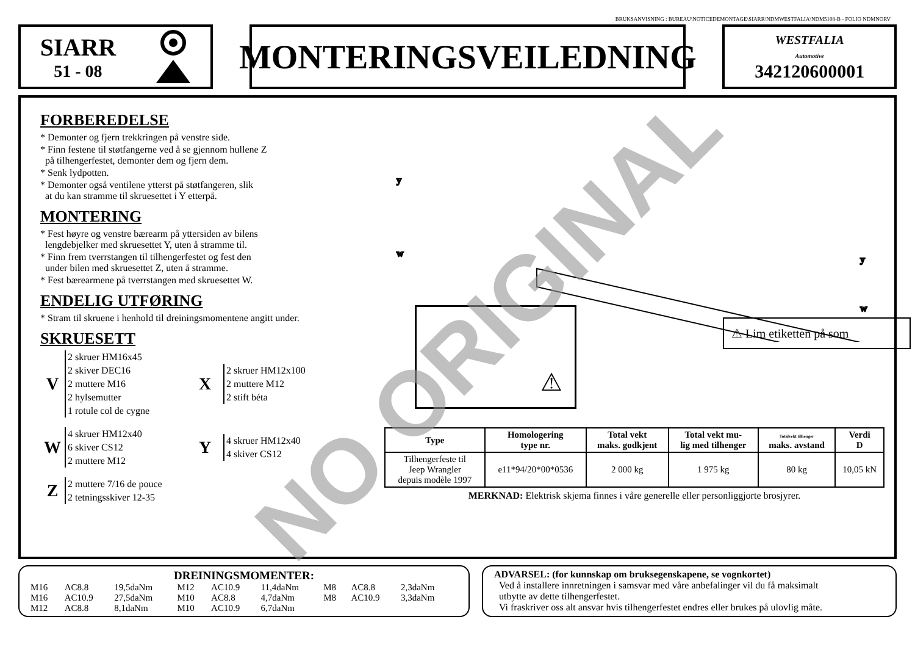BRUKSANVISNING : BUREAU\NOTICEDEMONTAGE\SIARR\NDMWESTFALIA\NDM5108-B - FOLIO NDMNORV
SIARR
51 - 08
MONTERINGSVEILEDNING
WESTFALIA
Automotive
342120600001
FORBEREDELSE
* Demonter og fjern trekkringen på venstre side.
* Finn festene til støtfangerne ved å se gjennom hullene Z
på tilhengerfestet, demonter dem og fjern dem.
* Senk lydpotten.
* Demonter også ventilene ytterst på støtfangeren, slik
at du kan stramme til skruesettet i Y etterpå.
MONTERING
* Fest høyre og venstre bærearm på yttersiden av bilens
lengdebjelker med skruesettet Y, uten å stramme til.
* Finn frem tverrstangen til tilhengerfestet og fest den
under bilen med skruesettet Z, uten å stramme.
* Fest bærearmene på tverrstangen med skruesettet W.
ENDELIG UTFØRING
* Stram til skruene i henhold til dreiningsmomentene angitt under.
SKRUESETT
V
2 skruer HM16x45
2 skiver DEC16
2 muttere M16
2 hylsemutter
1 rotule col de cygne
X
2 skruer HM12x100
2 muttere M12
2 stift béta
W
4 skruer HM12x40
6 skiver CS12
2 muttere M12
Y
4 skruer HM12x40
4 skiver CS12
Z
2 muttere 7/16 de pouce
2 tetningsskiver 12-35
y
w
y
w
⚠ ⚠ Lim etiketten på som
| Type | Homologering type nr. | Total vekt maks. godkjent | Total vekt mu- lig med tilhenger | Totalvekt tilhenger maks. avstand | Verdi D |
| --- | --- | --- | --- | --- | --- |
| Tilhengerfeste til Jeep Wrangler depuis modèle 1997 | e11*94/20*00*0536 | 2 000 kg | 1 975 kg | 80 kg | 10,05 kN |
MERKNAD: Elektrisk skjema finnes i våre generelle eller personliggjorte brosjyrer.
DREININGSMOMENTER:
| M16 | AC8.8 | 19,5daNm | M12 | AC10.9 | 11,4daNm | M8 | AC8.8 | 2,3daNm |
| M16 | AC10.9 | 27,5daNm | M10 | AC8.8 | 4,7daNm | M8 | AC10.9 | 3,3daNm |
| M12 | AC8.8 | 8,1daNm | M10 | AC10.9 | 6,7daNm | | | |
ADVARSEL: (for kunnskap om bruksegenskapene, se vognkortet)
Ved å installere innretningen i samsvar med våre anbefalinger vil du få maksimalt
utbytte av dette tilhengerfestet.
Vi fraskriver oss alt ansvar hvis tilhengerfestet endres eller brukes på ulovlig måte.
NO ORIGINAL